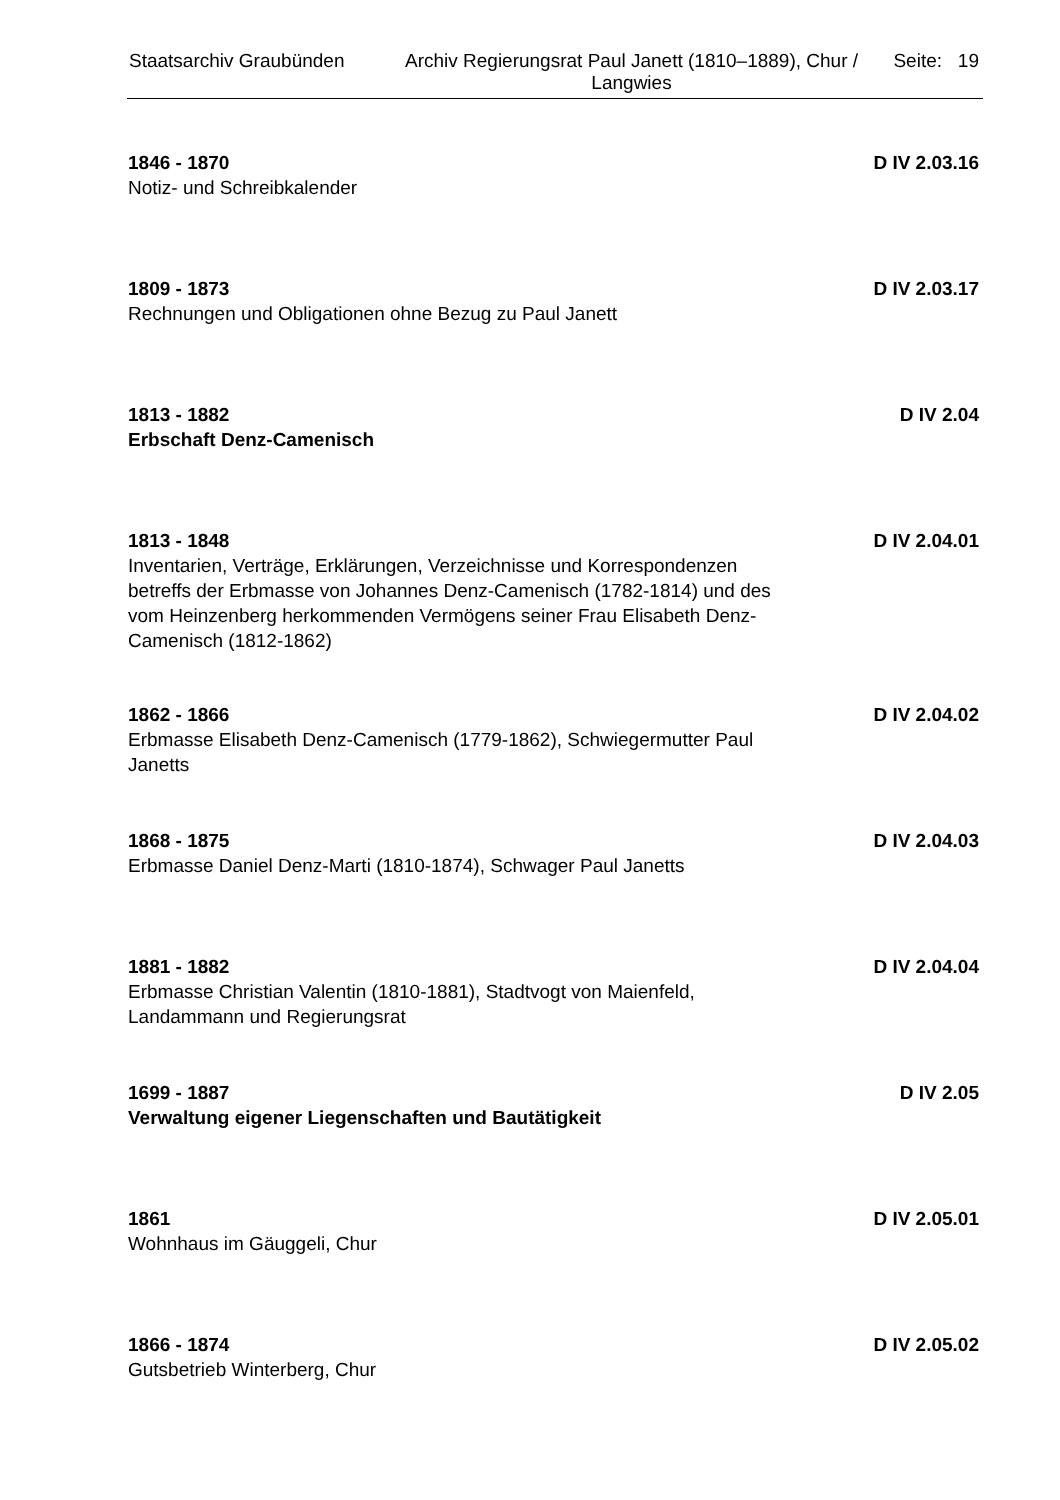Staatsarchiv Graubünden Archiv Regierungsrat Paul Janett (1810–1889), Chur / Langwies
Seite: 19
1846 - 1870
D IV 2.03.16
Notiz- und Schreibkalender
1809 - 1873
D IV 2.03.17
Rechnungen und Obligationen ohne Bezug zu Paul Janett
1813 - 1882
D IV 2.04
Erbschaft Denz-Camenisch
1813 - 1848
D IV 2.04.01
Inventarien, Verträge, Erklärungen, Verzeichnisse und Korrespondenzen betreffs der Erbmasse von Johannes Denz-Camenisch (1782-1814) und des vom Heinzenberg herkommenden Vermögens seiner Frau Elisabeth Denz-Camenisch (1812-1862)
1862 - 1866
D IV 2.04.02
Erbmasse Elisabeth Denz-Camenisch (1779-1862), Schwiegermutter Paul Janetts
1868 - 1875
D IV 2.04.03
Erbmasse Daniel Denz-Marti (1810-1874), Schwager Paul Janetts
1881 - 1882
D IV 2.04.04
Erbmasse Christian Valentin (1810-1881), Stadtvogt von Maienfeld, Landammann und Regierungsrat
1699 - 1887
D IV 2.05
Verwaltung eigener Liegenschaften und Bautätigkeit
1861
D IV 2.05.01
Wohnhaus im Gäuggeli, Chur
1866 - 1874
D IV 2.05.02
Gutsbetrieb Winterberg, Chur